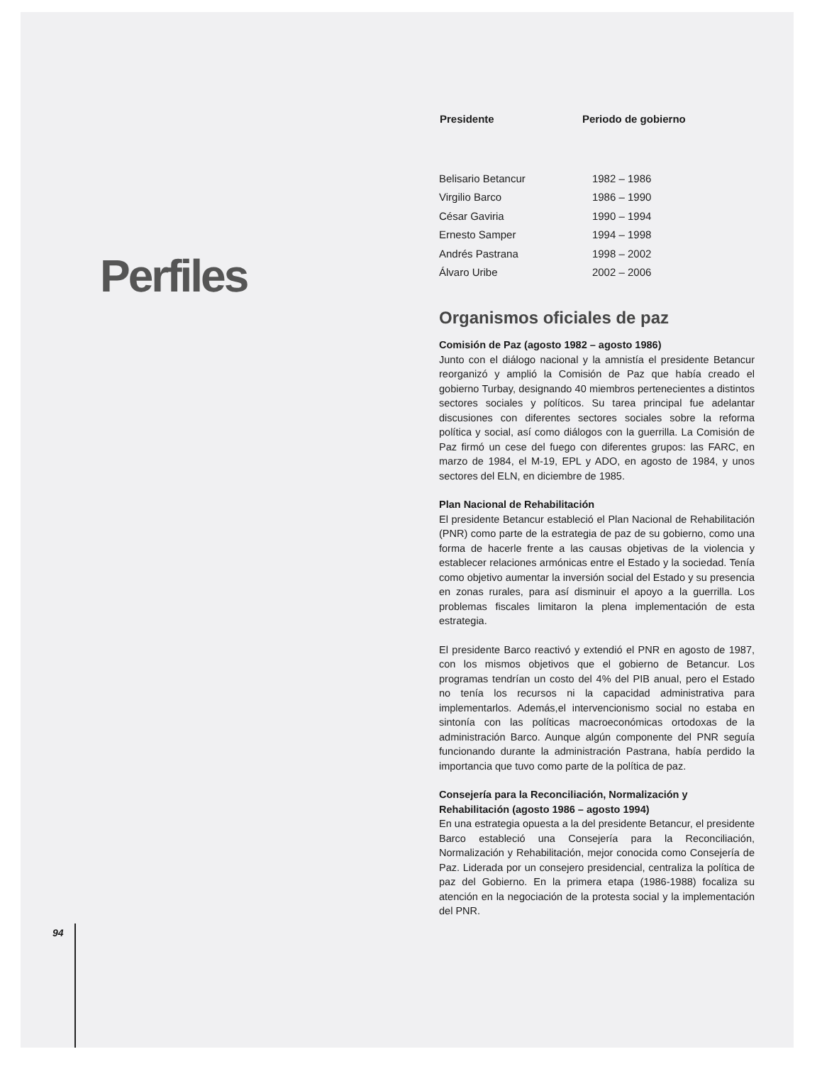Perfiles
94
| Presidente | Periodo de gobierno |
| --- | --- |
| Belisario Betancur | 1982 – 1986 |
| Virgilio Barco | 1986 – 1990 |
| César Gaviria | 1990 – 1994 |
| Ernesto Samper | 1994 – 1998 |
| Andrés Pastrana | 1998 – 2002 |
| Álvaro Uribe | 2002 – 2006 |
Organismos oficiales de paz
Comisión de Paz (agosto 1982 – agosto 1986)
Junto con el diálogo nacional y la amnistía el presidente Betancur reorganizó y amplió la Comisión de Paz que había creado el gobierno Turbay, designando 40 miembros pertenecientes a distintos sectores sociales y políticos. Su tarea principal fue adelantar discusiones con diferentes sectores sociales sobre la reforma política y social, así como diálogos con la guerrilla. La Comisión de Paz firmó un cese del fuego con diferentes grupos: las FARC, en marzo de 1984, el M-19, EPL y ADO, en agosto de 1984, y unos sectores del ELN, en diciembre de 1985.
Plan Nacional de Rehabilitación
El presidente Betancur estableció el Plan Nacional de Rehabilitación (PNR) como parte de la estrategia de paz de su gobierno, como una forma de hacerle frente a las causas objetivas de la violencia y establecer relaciones armónicas entre el Estado y la sociedad. Tenía como objetivo aumentar la inversión social del Estado y su presencia en zonas rurales, para así disminuir el apoyo a la guerrilla. Los problemas fiscales limitaron la plena implementación de esta estrategia.
El presidente Barco reactivó y extendió el PNR en agosto de 1987, con los mismos objetivos que el gobierno de Betancur. Los programas tendrían un costo del 4% del PIB anual, pero el Estado no tenía los recursos ni la capacidad administrativa para implementarlos. Además,el intervencionismo social no estaba en sintonía con las políticas macroeconómicas ortodoxas de la administración Barco. Aunque algún componente del PNR seguía funcionando durante la administración Pastrana, había perdido la importancia que tuvo como parte de la política de paz.
Consejería para la Reconciliación, Normalización y Rehabilitación (agosto 1986 – agosto 1994)
En una estrategia opuesta a la del presidente Betancur, el presidente Barco estableció una Consejería para la Reconciliación, Normalización y Rehabilitación, mejor conocida como Consejería de Paz. Liderada por un consejero presidencial, centraliza la política de paz del Gobierno. En la primera etapa (1986-1988) focaliza su atención en la negociación de la protesta social y la implementación del PNR.